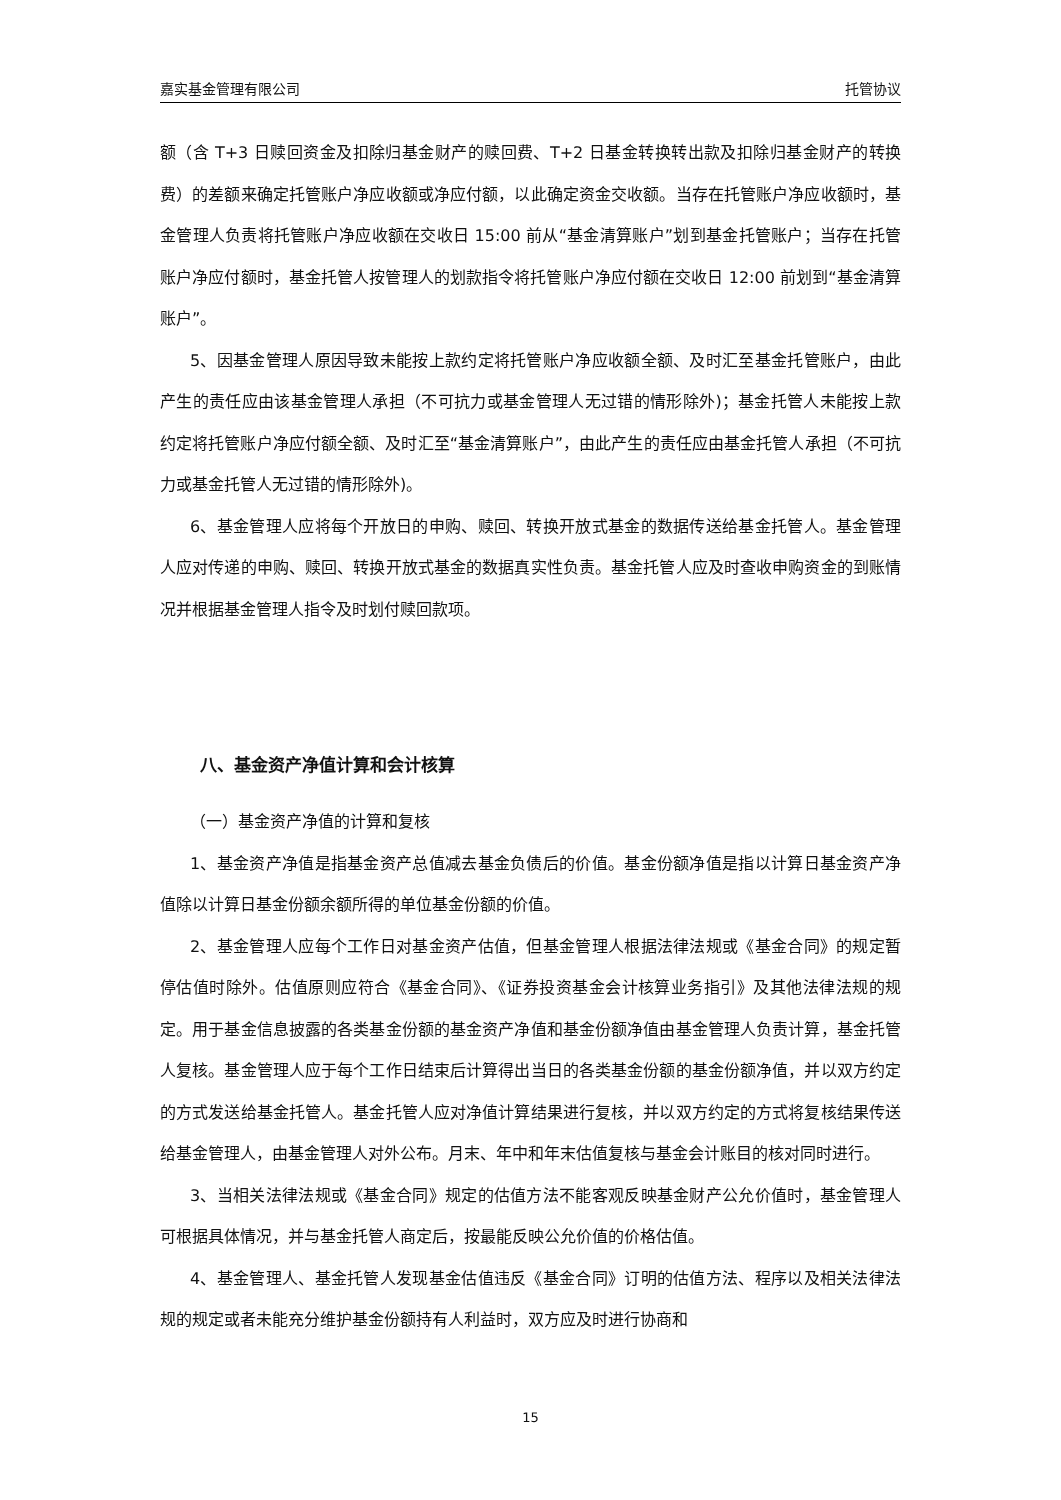嘉实基金管理有限公司 托管协议
额（含 T+3 日赎回资金及扣除归基金财产的赎回费、T+2 日基金转换转出款及扣除归基金财产的转换费）的差额来确定托管账户净应收额或净应付额，以此确定资金交收额。当存在托管账户净应收额时，基金管理人负责将托管账户净应收额在交收日 15:00 前从“基金清算账户”划到基金托管账户；当存在托管账户净应付额时，基金托管人按管理人的划款指令将托管账户净应付额在交收日 12:00 前划到“基金清算账户”。
5、因基金管理人原因导致未能按上款约定将托管账户净应收额全额、及时汇至基金托管账户，由此产生的责任应由该基金管理人承担（不可抗力或基金管理人无过错的情形除外)；基金托管人未能按上款约定将托管账户净应付额全额、及时汇至“基金清算账户”，由此产生的责任应由基金托管人承担（不可抗力或基金托管人无过错的情形除外)。
6、基金管理人应将每个开放日的申购、赎回、转换开放式基金的数据传送给基金托管人。基金管理人应对传递的申购、赎回、转换开放式基金的数据真实性负责。基金托管人应及时查收申购资金的到账情况并根据基金管理人指令及时划付赎回款项。
八、基金资产净值计算和会计核算
（一）基金资产净值的计算和复核
1、基金资产净值是指基金资产总值减去基金负债后的价值。基金份额净值是指以计算日基金资产净值除以计算日基金份额余额所得的单位基金份额的价值。
2、基金管理人应每个工作日对基金资产估值，但基金管理人根据法律法规或《基金合同》的规定暂停估值时除外。估值原则应符合《基金合同》、《证券投资基金会计核算业务指引》及其他法律法规的规定。用于基金信息披露的各类基金份额的基金资产净值和基金份额净值由基金管理人负责计算，基金托管人复核。基金管理人应于每个工作日结束后计算得出当日的各类基金份额的基金份额净值，并以双方约定的方式发送给基金托管人。基金托管人应对净值计算结果进行复核，并以双方约定的方式将复核结果传送给基金管理人，由基金管理人对外公布。月末、年中和年末估值复核与基金会计账目的核对同时进行。
3、当相关法律法规或《基金合同》规定的估值方法不能客观反映基金财产公允价值时，基金管理人可根据具体情况，并与基金托管人商定后，按最能反映公允价值的价格估值。
4、基金管理人、基金托管人发现基金估值违反《基金合同》订明的估值方法、程序以及相关法律法规的规定或者未能充分维护基金份额持有人利益时，双方应及时进行协商和
15